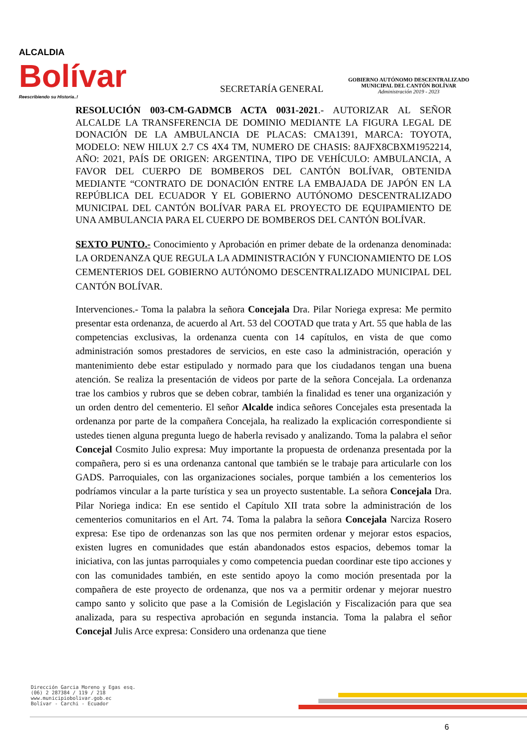ALCALDIA
Bolívar
Reescribiendo su Historia..!
SECRETARÍA GENERAL
GOBIERNO AUTÓNOMO DESCENTRALIZADO
MUNICIPAL DEL CANTÓN BOLÍVAR
Administración 2019 - 2023
RESOLUCIÓN 003-CM-GADMCB ACTA 0031-2021.- AUTORIZAR AL SEÑOR ALCALDE LA TRANSFERENCIA DE DOMINIO MEDIANTE LA FIGURA LEGAL DE DONACIÓN DE LA AMBULANCIA DE PLACAS: CMA1391, MARCA: TOYOTA, MODELO: NEW HILUX 2.7 CS 4X4 TM, NUMERO DE CHASIS: 8AJFX8CBXM1952214, AÑO: 2021, PAÍS DE ORIGEN: ARGENTINA, TIPO DE VEHÍCULO: AMBULANCIA, A FAVOR DEL CUERPO DE BOMBEROS DEL CANTÓN BOLÍVAR, OBTENIDA MEDIANTE “CONTRATO DE DONACIÓN ENTRE LA EMBAJADA DE JAPÓN EN LA REPÚBLICA DEL ECUADOR Y EL GOBIERNO AUTÓNOMO DESCENTRALIZADO MUNICIPAL DEL CANTÓN BOLÍVAR PARA EL PROYECTO DE EQUIPAMIENTO DE UNA AMBULANCIA PARA EL CUERPO DE BOMBEROS DEL CANTÓN BOLÍVAR.
SEXTO PUNTO.- Conocimiento y Aprobación en primer debate de la ordenanza denominada: LA ORDENANZA QUE REGULA LA ADMINISTRACIÓN Y FUNCIONAMIENTO DE LOS CEMENTERIOS DEL GOBIERNO AUTÓNOMO DESCENTRALIZADO MUNICIPAL DEL CANTÓN BOLÍVAR.
Intervenciones.- Toma la palabra la señora Concejala Dra. Pilar Noriega expresa: Me permito presentar esta ordenanza, de acuerdo al Art. 53 del COOTAD que trata y Art. 55 que habla de las competencias exclusivas, la ordenanza cuenta con 14 capítulos, en vista de que como administración somos prestadores de servicios, en este caso la administración, operación y mantenimiento debe estar estipulado y normado para que los ciudadanos tengan una buena atención. Se realiza la presentación de videos por parte de la señora Concejala. La ordenanza trae los cambios y rubros que se deben cobrar, también la finalidad es tener una organización y un orden dentro del cementerio. El señor Alcalde indica señores Concejales esta presentada la ordenanza por parte de la compañera Concejala, ha realizado la explicación correspondiente si ustedes tienen alguna pregunta luego de haberla revisado y analizando. Toma la palabra el señor Concejal Cosmito Julio expresa: Muy importante la propuesta de ordenanza presentada por la compañera, pero si es una ordenanza cantonal que también se le trabaje para articularle con los GADS. Parroquiales, con las organizaciones sociales, porque también a los cementerios los podríamos vincular a la parte turística y sea un proyecto sustentable. La señora Concejala Dra. Pilar Noriega indica: En ese sentido el Capítulo XII trata sobre la administración de los cementerios comunitarios en el Art. 74. Toma la palabra la señora Concejala Narciza Rosero expresa: Ese tipo de ordenanzas son las que nos permiten ordenar y mejorar estos espacios, existen lugres en comunidades que están abandonados estos espacios, debemos tomar la iniciativa, con las juntas parroquiales y como competencia puedan coordinar este tipo acciones y con las comunidades también, en este sentido apoyo la como moción presentada por la compañera de este proyecto de ordenanza, que nos va a permitir ordenar y mejorar nuestro campo santo y solicito que pase a la Comisión de Legislación y Fiscalización para que sea analizada, para su respectiva aprobación en segunda instancia. Toma la palabra el señor Concejal Julis Arce expresa: Considero una ordenanza que tiene
Dirección Garcia Moreno y Egas esq.
(06) 2 287384 / 119 / 218
www.municipiobolivar.gob.ec
Bolívar - Carchi - Ecuador
6